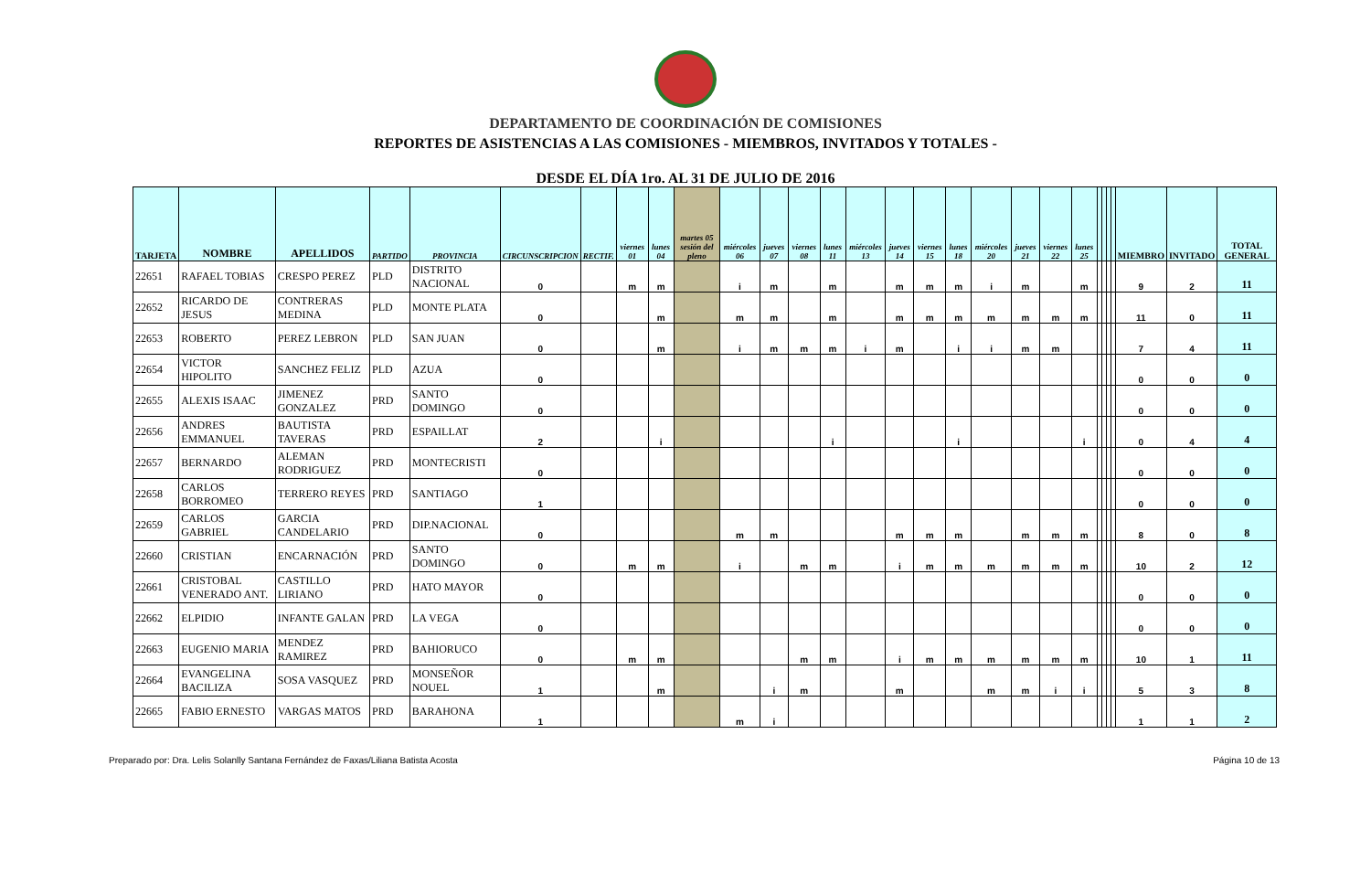DEPARTAMENTO DE COORDINACIÓN DE COMISIONES
REPORTES DE ASISTENCIAS A LAS COMISIONES - MIEMBROS, INVITADOS Y TOTALES -
DESDE EL DÍA 1ro. AL 31 DE JULIO DE 2016
| TARJETA | NOMBRE | APELLIDOS | PARTIDO | PROVINCIA | CIRCUNSCRIPCION | RECTIF. | viernes 01 | lunes 04 | martes 05 sesión del pleno | miércoles 06 | jueves 07 | viernes 08 | lunes 11 | miércoles 13 | jueves 14 | viernes 15 | lunes 18 | miércoles 20 | jueves 21 | viernes 22 | lunes 25 | | | | | MIEMBRO | INVITADO | TOTAL GENERAL |
| --- | --- | --- | --- | --- | --- | --- | --- | --- | --- | --- | --- | --- | --- | --- | --- | --- | --- | --- | --- | --- | --- | --- | --- | --- | --- | --- | --- | --- |
| 22651 | RAFAEL TOBIAS | CRESPO PEREZ | PLD | DISTRITO NACIONAL | 0 | | m | m | | i | m | | m | | m | m | m | i | m | | m | | | | | 9 | 2 | 11 |
| 22652 | RICARDO DE JESUS | CONTRERAS MEDINA | PLD | MONTE PLATA | 0 | | | m | | m | m | | m | | m | m | m | m | m | m | m | | | | | 11 | 0 | 11 |
| 22653 | ROBERTO | PEREZ LEBRON | PLD | SAN JUAN | 0 | | | m | | i | m | m | m | i | m | | i | i | m | m | | | | | | 7 | 4 | 11 |
| 22654 | VICTOR HIPOLITO | SANCHEZ FELIZ | PLD | AZUA | 0 | | | | | | | | | | | | | | | | | | | | | 0 | 0 | 0 |
| 22655 | ALEXIS ISAAC | JIMENEZ GONZALEZ | PRD | SANTO DOMINGO | 0 | | | | | | | | | | | | | | | | | | | | | 0 | 0 | 0 |
| 22656 | ANDRES EMMANUEL | BAUTISTA TAVERAS | PRD | ESPAILLAT | 2 | | | i | | | | | i | | | | i | | | | i | | | | | 0 | 4 | 4 |
| 22657 | BERNARDO | ALEMAN RODRIGUEZ | PRD | MONTECRISTI | 0 | | | | | | | | | | | | | | | | | | | | | 0 | 0 | 0 |
| 22658 | CARLOS BORROMEO | TERRERO REYES | PRD | SANTIAGO | 1 | | | | | | | | | | | | | | | | | | | | | 0 | 0 | 0 |
| 22659 | CARLOS GABRIEL | GARCIA CANDELARIO | PRD | DIP.NACIONAL | 0 | | | | | m | m | | | | m | m | m | | m | m | m | | | | | 8 | 0 | 8 |
| 22660 | CRISTIAN | ENCARNACIÓN | PRD | SANTO DOMINGO | 0 | | m | m | | i | | m | m | | i | m | m | m | m | m | m | | | | | 10 | 2 | 12 |
| 22661 | CRISTOBAL VENERADO ANT. | CASTILLO LIRIANO | PRD | HATO MAYOR | 0 | | | | | | | | | | | | | | | | | | | | | 0 | 0 | 0 |
| 22662 | ELPIDIO | INFANTE GALAN | PRD | LA VEGA | 0 | | | | | | | | | | | | | | | | | | | | | 0 | 0 | 0 |
| 22663 | EUGENIO MARIA | MENDEZ RAMIREZ | PRD | BAHIORUCO | 0 | | m | m | | | | m | m | | i | m | m | m | m | m | m | | | | | 10 | 1 | 11 |
| 22664 | EVANGELINA BACILIZA | SOSA VASQUEZ | PRD | MONSEÑOR NOUEL | 1 | | | m | | | i | m | | | m | | | m | m | i | i | | | | | 5 | 3 | 8 |
| 22665 | FABIO ERNESTO | VARGAS MATOS | PRD | BARAHONA | 1 | | | | | m | i | | | | | | | | | | | | | | | 1 | 1 | 2 |
Preparado por: Dra. Lelis Solanlly Santana Fernández de Faxas/Liliana Batista Acosta Página 10 de 13